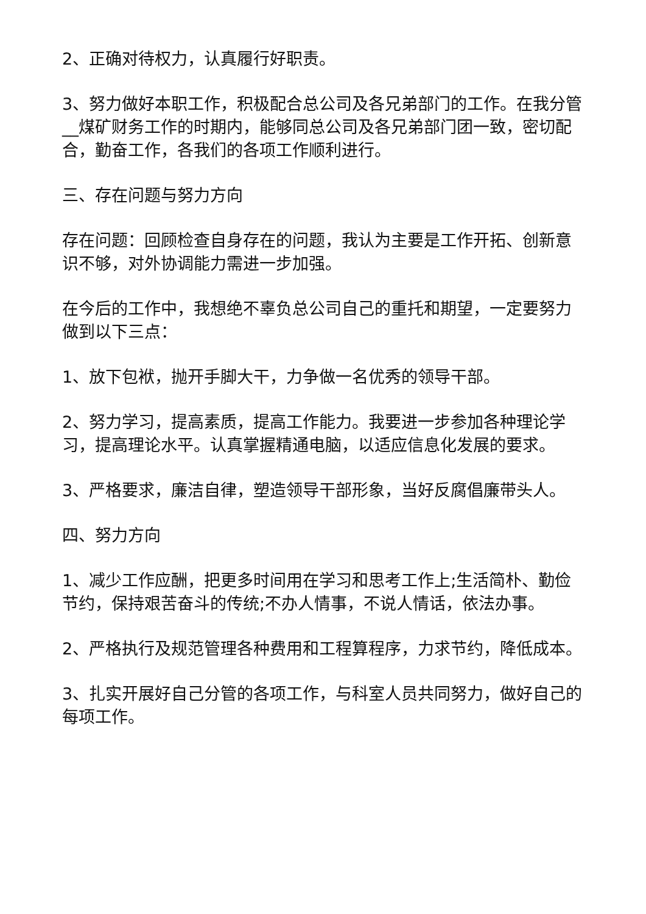2、正确对待权力，认真履行好职责。
3、努力做好本职工作，积极配合总公司及各兄弟部门的工作。在我分管__煤矿财务工作的时期内，能够同总公司及各兄弟部门团一致，密切配合，勤奋工作，各我们的各项工作顺利进行。
三、存在问题与努力方向
存在问题：回顾检查自身存在的问题，我认为主要是工作开拓、创新意识不够，对外协调能力需进一步加强。
在今后的工作中，我想绝不辜负总公司自己的重托和期望，一定要努力做到以下三点：
1、放下包袱，抛开手脚大干，力争做一名优秀的领导干部。
2、努力学习，提高素质，提高工作能力。我要进一步参加各种理论学习，提高理论水平。认真掌握精通电脑，以适应信息化发展的要求。
3、严格要求，廉洁自律，塑造领导干部形象，当好反腐倡廉带头人。
四、努力方向
1、减少工作应酬，把更多时间用在学习和思考工作上;生活简朴、勤俭节约，保持艰苦奋斗的传统;不办人情事，不说人情话，依法办事。
2、严格执行及规范管理各种费用和工程算程序，力求节约，降低成本。
3、扎实开展好自己分管的各项工作，与科室人员共同努力，做好自己的每项工作。